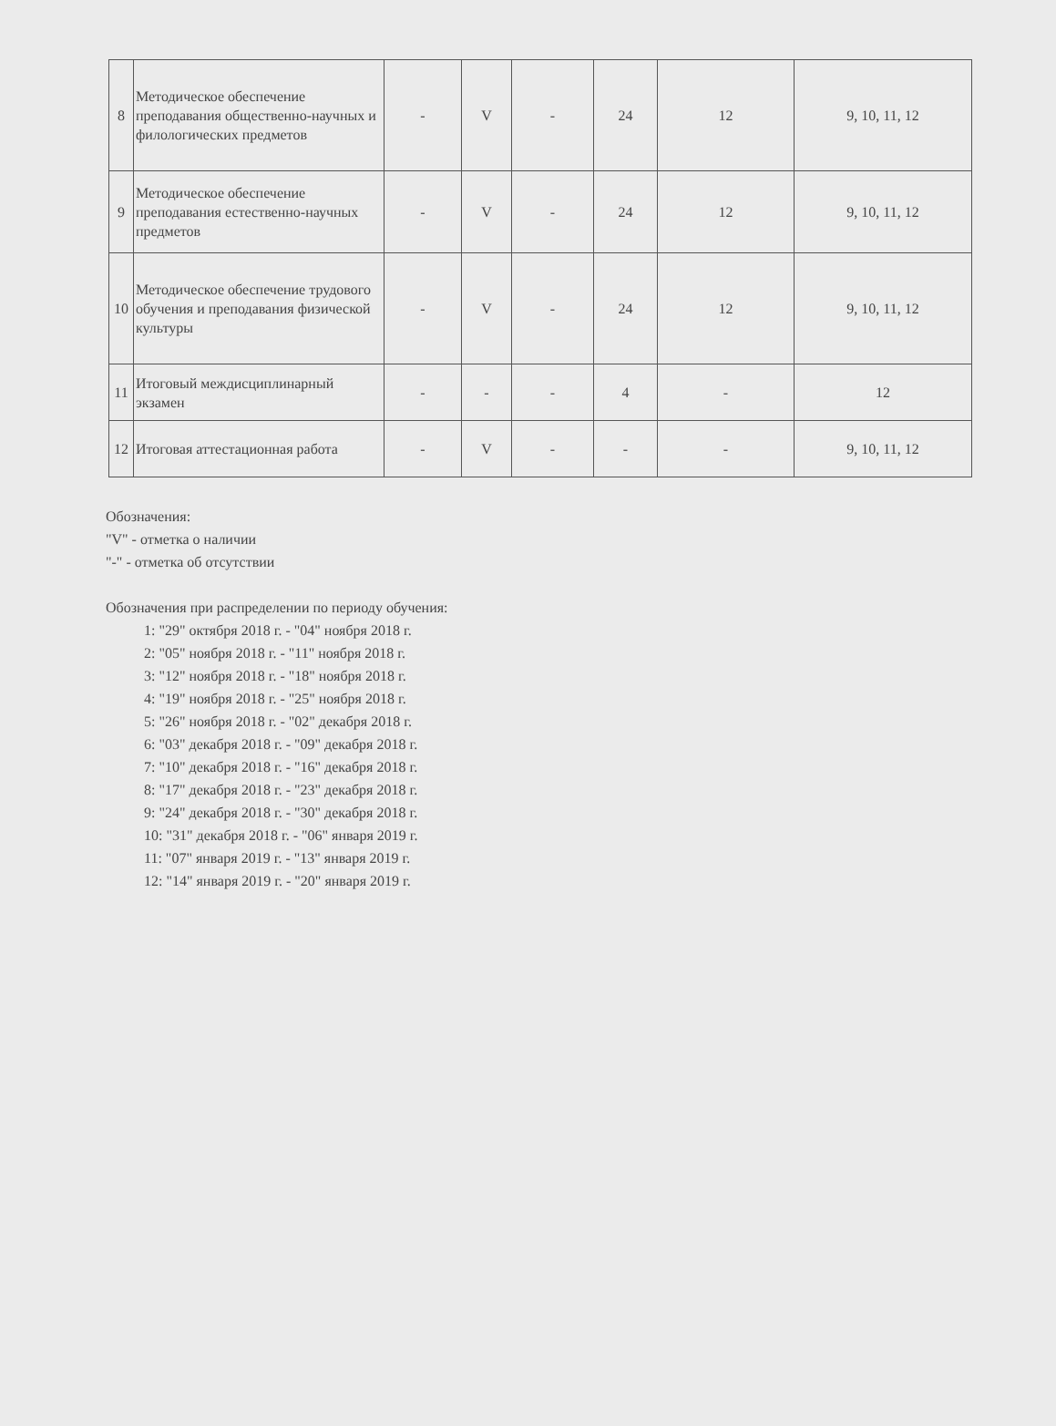| 8 | Методическое обеспечение преподавания общественно-научных и филологических предметов | - | V | - | 24 | 12 | 9, 10, 11, 12 |
| 9 | Методическое обеспечение преподавания естественно-научных предметов | - | V | - | 24 | 12 | 9, 10, 11, 12 |
| 10 | Методическое обеспечение трудового обучения и преподавания физической культуры | - | V | - | 24 | 12 | 9, 10, 11, 12 |
| 11 | Итоговый междисциплинарный экзамен | - | - | - | 4 | - | 12 |
| 12 | Итоговая аттестационная работа | - | V | - | - | - | 9, 10, 11, 12 |
Обозначения:
"V" - отметка о наличии
"-" - отметка об отсутствии
Обозначения при распределении по периоду обучения:
1: "29" октября 2018 г. - "04" ноября 2018 г.
2: "05" ноября 2018 г. - "11" ноября 2018 г.
3: "12" ноября 2018 г. - "18" ноября 2018 г.
4: "19" ноября 2018 г. - "25" ноября 2018 г.
5: "26" ноября 2018 г. - "02" декабря 2018 г.
6: "03" декабря 2018 г. - "09" декабря 2018 г.
7: "10" декабря 2018 г. - "16" декабря 2018 г.
8: "17" декабря 2018 г. - "23" декабря 2018 г.
9: "24" декабря 2018 г. - "30" декабря 2018 г.
10: "31" декабря 2018 г. - "06" января 2019 г.
11: "07" января 2019 г. - "13" января 2019 г.
12: "14" января 2019 г. - "20" января 2019 г.